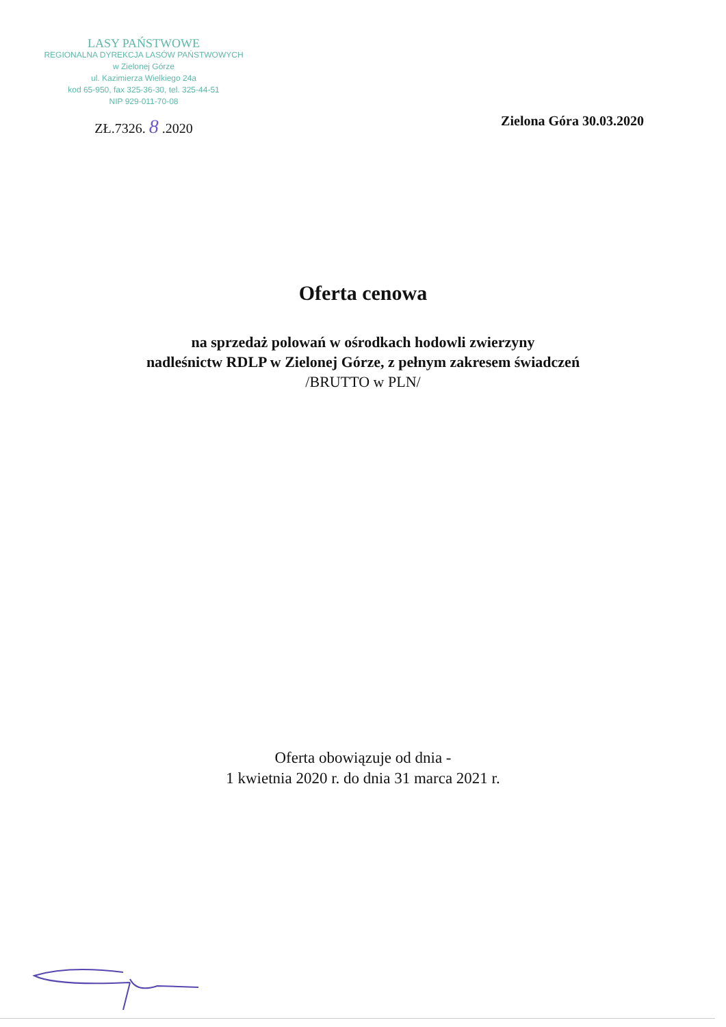LASY PAŃSTWOWE
REGIONALNA DYREKCJA LASÓW PAŃSTWOWYCH
w Zielonej Górze
ul. Kazimierza Wielkiego 24a
kod 65-950, fax 325-36-30, tel. 325-44-51
NIP 929-011-70-08
ZŁ.7326. 8 .2020
Zielona Góra 30.03.2020
Oferta cenowa
na sprzedaż polowań w ośrodkach hodowli zwierzyny
nadleśnictw RDLP w Zielonej Górze, z pełnym zakresem świadczeń
/BRUTTO w PLN/
Oferta obowiązuje od dnia -
1 kwietnia 2020 r. do dnia 31 marca 2021 r.